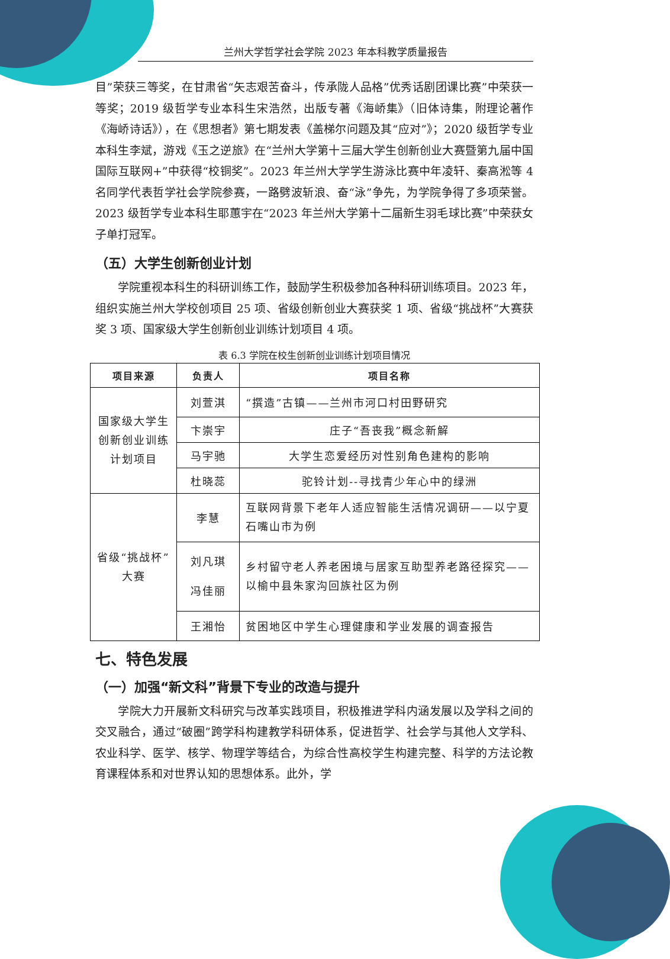兰州大学哲学社会学院 2023 年本科教学质量报告
目”荣获三等奖，在甘肃省“矢志艰苦奋斗，传承陇人品格”优秀话剧团课比赛”中荣获一等奖；2019 级哲学专业本科生宋浩然，出版专著《海峤集》（旧体诗集，附理论著作《海峤诗话》），在《思想者》第七期发表《盖梯尔问题及其“应对”》；2020 级哲学专业本科生李斌，游戏《玉之逆旅》在“兰州大学第十三届大学生创新创业大赛暨第九届中国国际互联网+”中获得“校铜奖”。2023 年兰州大学学生游泳比赛中年凌轩、秦高淞等 4 名同学代表哲学社会学院参赛，一路劈波斩浪、奋“泳”争先，为学院争得了多项荣誉。2023 级哲学专业本科生耶蕙宇在“2023 年兰州大学第十二届新生羽毛球比赛”中荣获女子单打冠军。
（五）大学生创新创业计划
学院重视本科生的科研训练工作，鼓励学生积极参加各种科研训练项目。2023 年，组织实施兰州大学校创项目 25 项、省级创新创业大赛获奖 1 项、省级“挑战杯”大赛获奖 3 项、国家级大学生创新创业训练计划项目 4 项。
表 6.3 学院在校生创新创业训练计划项目情况
| 项目来源 | 负责人 | 项目名称 |
| --- | --- | --- |
| 国家级大学生创新创业训练计划项目 | 刘萱淇 | “撰造”古镇——兰州市河口村田野研究 |
| | 卞崇宇 | 庄子“吾丧我”概念新解 |
| | 马宇驰 | 大学生恋爱经历对性别角色建构的影响 |
| | 杜晓蕊 | 驼铃计划--寻找青少年心中的绿洲 |
| 省级“挑战杯”大赛 | 李慧 | 互联网背景下老年人适应智能生活情况调研——以宁夏石嘴山市为例 |
| | 刘凡琪 冯佳丽 | 乡村留守老人养老困境与居家互助型养老路径探究——以榆中县朱家沟回族社区为例 |
| | 王湘怡 | 贫困地区中学生心理健康和学业发展的调查报告 |
七、特色发展
（一）加强“新文科”背景下专业的改造与提升
学院大力开展新文科研究与改革实践项目，积极推进学科内涵发展以及学科之间的交叉融合，通过“破圈”跨学科构建教学科研体系，促进哲学、社会学与其他人文学科、农业科学、医学、核学、物理学等结合，为综合性高校学生构建完整、科学的方法论教育课程体系和对世界认知的思想体系。此外，学